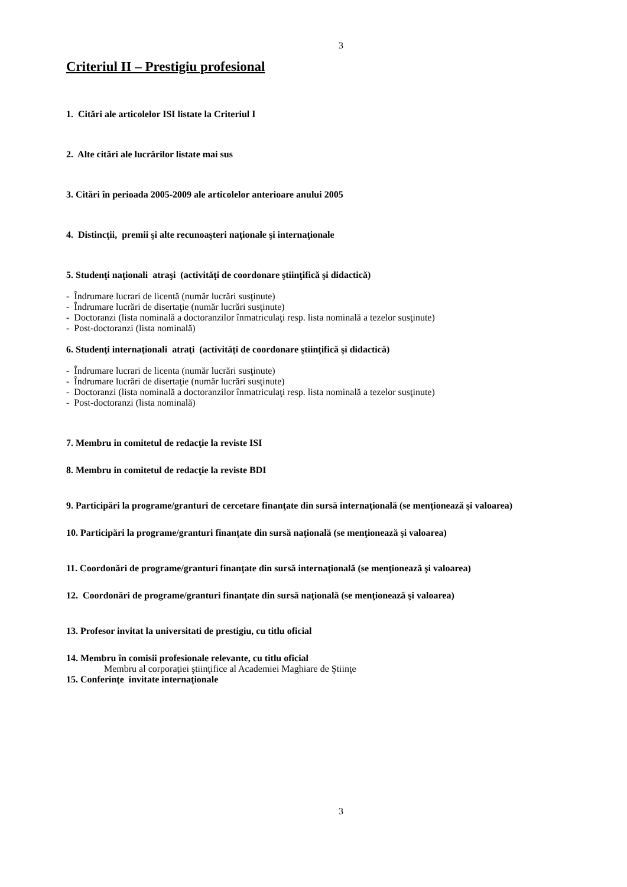3
Criteriul II – Prestigiu profesional
1. Citări ale articolelor ISI listate la Criteriul I
2. Alte citări ale lucrărilor listate mai sus
3. Citări în perioada 2005-2009 ale articolelor anterioare anului 2005
4. Distincţii, premii şi alte recunoaşteri naţionale şi internaţionale
5. Studenţi naţionali atraşi (activităţi de coordonare ştiinţifică şi didactică)
- Îndrumare lucrari de licentă (număr lucrări susţinute)
- Îndrumare lucrări de disertaţie (număr lucrări susţinute)
- Doctoranzi (lista nominală a doctoranzilor înmatriculaţi resp. lista nominală a tezelor susţinute)
- Post-doctoranzi (lista nominală)
6. Studenţi internaţionali atraţi (activităţi de coordonare ştiinţifică şi didactică)
- Îndrumare lucrari de licenta (număr lucrări susţinute)
- Îndrumare lucrări de disertaţie (număr lucrări susţinute)
- Doctoranzi (lista nominală a doctoranzilor înmatriculaţi resp. lista nominală a tezelor susţinute)
- Post-doctoranzi (lista nominală)
7. Membru in comitetul de redacţie la reviste ISI
8. Membru in comitetul de redacţie la reviste BDI
9. Participări la programe/granturi de cercetare finanţate din sursă internaţională (se menţionează şi valoarea)
10. Participări la programe/granturi finanţate din sursă naţională (se menţionează şi valoarea)
11. Coordonări de programe/granturi finanţate din sursă internaţională (se menţionează şi valoarea)
12. Coordonări de programe/granturi finanţate din sursă naţională (se menţionează şi valoarea)
13. Profesor invitat la universitati de prestigiu, cu titlu oficial
14. Membru în comisii profesionale relevante, cu titlu oficial
Membru al corporaţiei ştiinţifice al Academiei Maghiare de Ştiinţe
15. Conferinţe invitate internaţionale
3